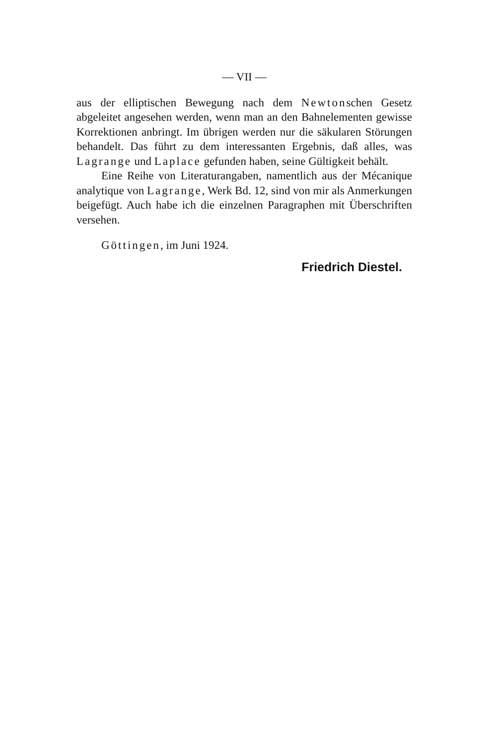— VII —
aus der elliptischen Bewegung nach dem Newtonschen Gesetz abgeleitet angesehen werden, wenn man an den Bahnelementen gewisse Korrektionen anbringt. Im übrigen werden nur die säkularen Störungen behandelt. Das führt zu dem interessanten Ergebnis, daß alles, was Lagrange und Laplace gefunden haben, seine Gültigkeit behält.
Eine Reihe von Literaturangaben, namentlich aus der Mécanique analytique von Lagrange, Werk Bd. 12, sind von mir als Anmerkungen beigefügt. Auch habe ich die einzelnen Paragraphen mit Überschriften versehen.
Göttingen, im Juni 1924.
Friedrich Diestel.